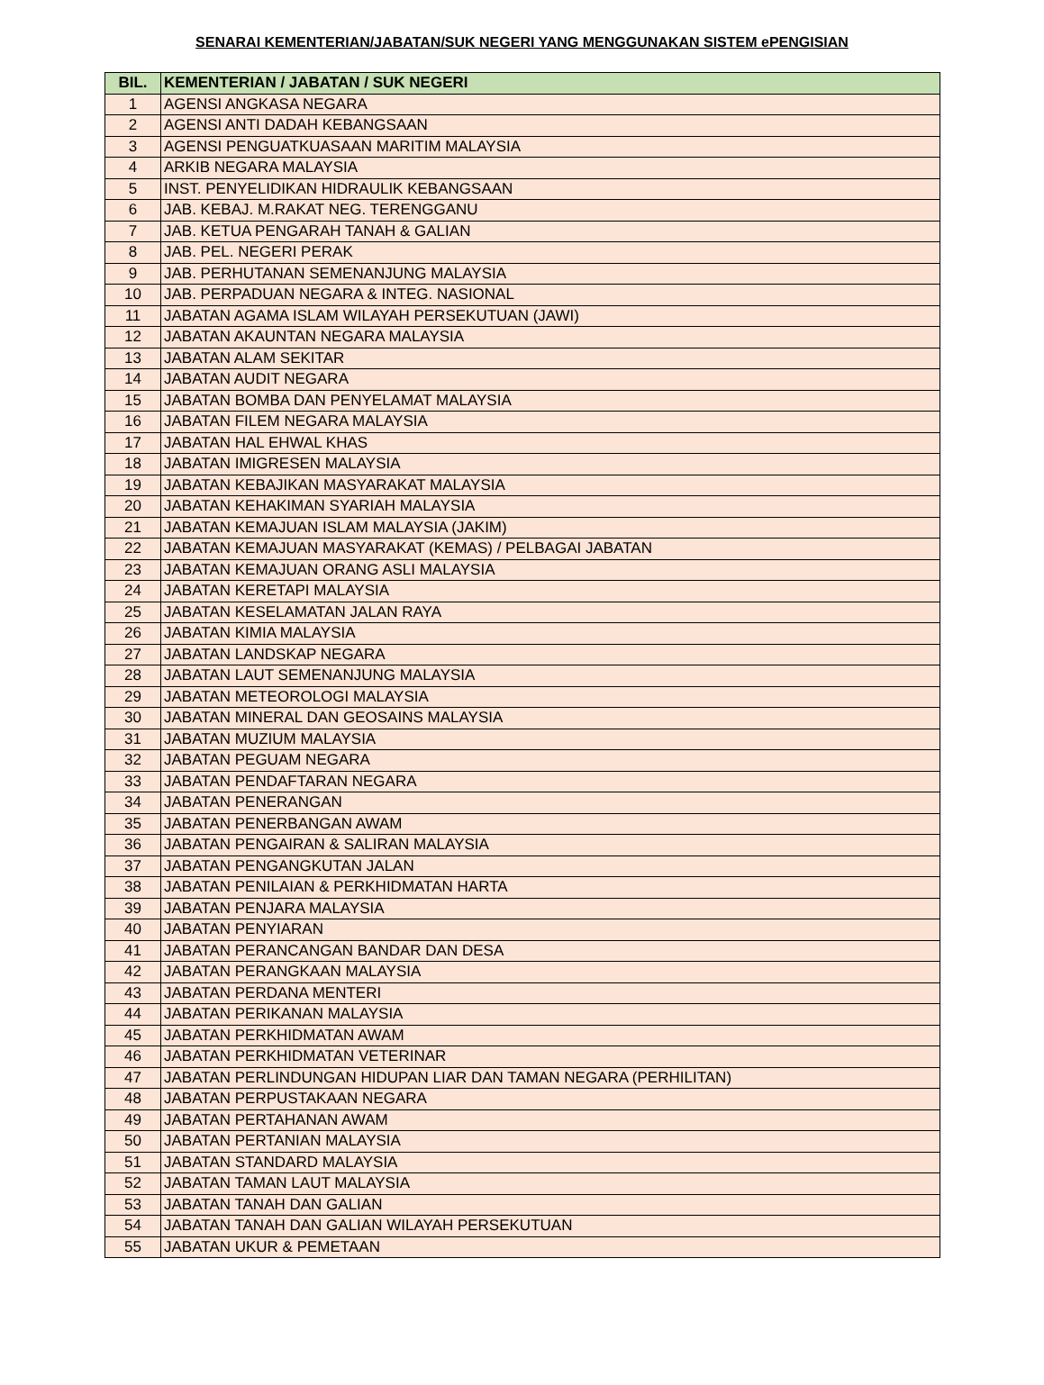SENARAI KEMENTERIAN/JABATAN/SUK NEGERI YANG MENGGUNAKAN SISTEM ePENGISIAN
| BIL. | KEMENTERIAN / JABATAN / SUK NEGERI |
| --- | --- |
| 1 | AGENSI ANGKASA NEGARA |
| 2 | AGENSI ANTI DADAH KEBANGSAAN |
| 3 | AGENSI PENGUATKUASAAN MARITIM MALAYSIA |
| 4 | ARKIB NEGARA MALAYSIA |
| 5 | INST. PENYELIDIKAN HIDRAULIK KEBANGSAAN |
| 6 | JAB. KEBAJ. M.RAKAT NEG. TERENGGANU |
| 7 | JAB. KETUA PENGARAH TANAH & GALIAN |
| 8 | JAB. PEL. NEGERI PERAK |
| 9 | JAB. PERHUTANAN SEMENANJUNG MALAYSIA |
| 10 | JAB. PERPADUAN NEGARA & INTEG. NASIONAL |
| 11 | JABATAN AGAMA ISLAM WILAYAH PERSEKUTUAN (JAWI) |
| 12 | JABATAN AKAUNTAN NEGARA MALAYSIA |
| 13 | JABATAN ALAM SEKITAR |
| 14 | JABATAN AUDIT NEGARA |
| 15 | JABATAN BOMBA DAN PENYELAMAT MALAYSIA |
| 16 | JABATAN FILEM NEGARA MALAYSIA |
| 17 | JABATAN HAL EHWAL KHAS |
| 18 | JABATAN IMIGRESEN MALAYSIA |
| 19 | JABATAN KEBAJIKAN MASYARAKAT MALAYSIA |
| 20 | JABATAN KEHAKIMAN SYARIAH MALAYSIA |
| 21 | JABATAN KEMAJUAN ISLAM MALAYSIA (JAKIM) |
| 22 | JABATAN KEMAJUAN MASYARAKAT (KEMAS) / PELBAGAI JABATAN |
| 23 | JABATAN KEMAJUAN ORANG ASLI MALAYSIA |
| 24 | JABATAN KERETAPI MALAYSIA |
| 25 | JABATAN KESELAMATAN JALAN RAYA |
| 26 | JABATAN KIMIA MALAYSIA |
| 27 | JABATAN LANDSKAP NEGARA |
| 28 | JABATAN LAUT SEMENANJUNG MALAYSIA |
| 29 | JABATAN METEOROLOGI MALAYSIA |
| 30 | JABATAN MINERAL DAN GEOSAINS MALAYSIA |
| 31 | JABATAN MUZIUM MALAYSIA |
| 32 | JABATAN PEGUAM NEGARA |
| 33 | JABATAN PENDAFTARAN NEGARA |
| 34 | JABATAN PENERANGAN |
| 35 | JABATAN PENERBANGAN AWAM |
| 36 | JABATAN PENGAIRAN & SALIRAN MALAYSIA |
| 37 | JABATAN PENGANGKUTAN JALAN |
| 38 | JABATAN PENILAIAN & PERKHIDMATAN HARTA |
| 39 | JABATAN PENJARA MALAYSIA |
| 40 | JABATAN PENYIARAN |
| 41 | JABATAN PERANCANGAN BANDAR DAN DESA |
| 42 | JABATAN PERANGKAAN MALAYSIA |
| 43 | JABATAN PERDANA MENTERI |
| 44 | JABATAN PERIKANAN MALAYSIA |
| 45 | JABATAN PERKHIDMATAN AWAM |
| 46 | JABATAN PERKHIDMATAN VETERINAR |
| 47 | JABATAN PERLINDUNGAN HIDUPAN LIAR DAN TAMAN NEGARA (PERHILITAN) |
| 48 | JABATAN PERPUSTAKAAN NEGARA |
| 49 | JABATAN PERTAHANAN AWAM |
| 50 | JABATAN PERTANIAN MALAYSIA |
| 51 | JABATAN STANDARD MALAYSIA |
| 52 | JABATAN TAMAN LAUT MALAYSIA |
| 53 | JABATAN TANAH DAN GALIAN |
| 54 | JABATAN TANAH DAN GALIAN WILAYAH PERSEKUTUAN |
| 55 | JABATAN UKUR & PEMETAAN |